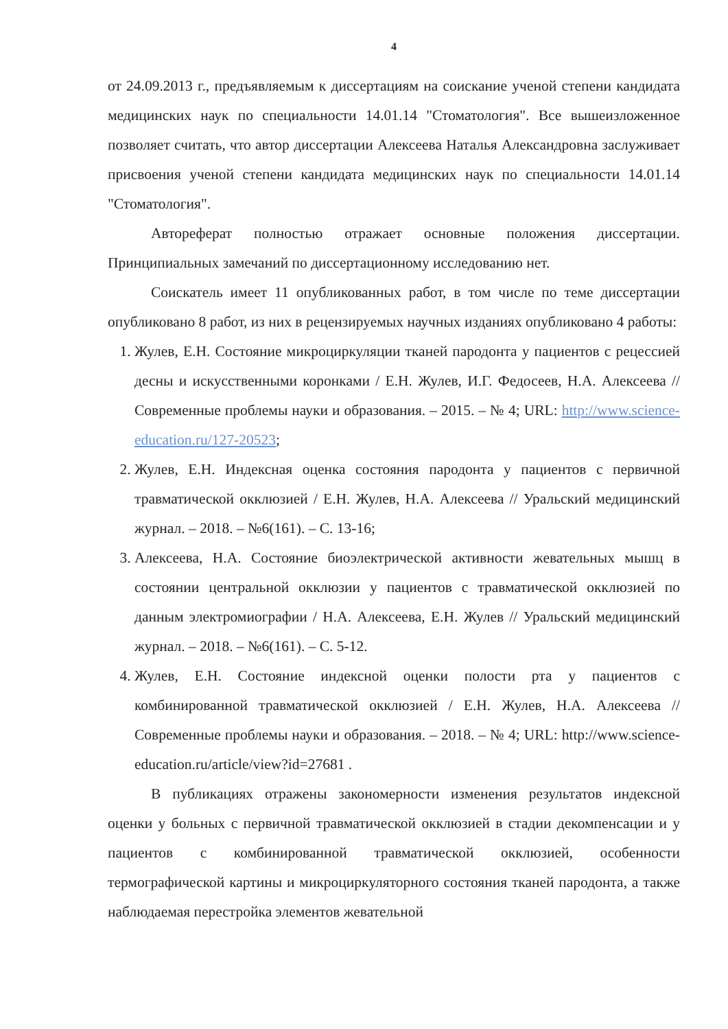4
от 24.09.2013 г., предъявляемым к диссертациям на соискание ученой степени кандидата медицинских наук по специальности 14.01.14 "Стоматология". Все вышеизложенное позволяет считать, что автор диссертации Алексеева Наталья Александровна заслуживает присвоения ученой степени кандидата медицинских наук по специальности 14.01.14 "Стоматология".
Автореферат полностью отражает основные положения диссертации. Принципиальных замечаний по диссертационному исследованию нет.
Соискатель имеет 11 опубликованных работ, в том числе по теме диссертации опубликовано 8 работ, из них в рецензируемых научных изданиях опубликовано 4 работы:
1. Жулев, Е.Н. Состояние микроциркуляции тканей пародонта у пациентов с рецессией десны и искусственными коронками / Е.Н. Жулев, И.Г. Федосеев, Н.А. Алексеева // Современные проблемы науки и образования. – 2015. – № 4; URL: http://www.science-education.ru/127-20523;
2. Жулев, Е.Н. Индексная оценка состояния пародонта у пациентов с первичной травматической окклюзией / Е.Н. Жулев, Н.А. Алексеева // Уральский медицинский журнал. – 2018. – №6(161). – С. 13-16;
3. Алексеева, Н.А. Состояние биоэлектрической активности жевательных мышц в состоянии центральной окклюзии у пациентов с травматической окклюзией по данным электромиографии / Н.А. Алексеева, Е.Н. Жулев // Уральский медицинский журнал. – 2018. – №6(161). – С. 5-12.
4. Жулев, Е.Н. Состояние индексной оценки полости рта у пациентов с комбинированной травматической окклюзией / Е.Н. Жулев, Н.А. Алексеева // Современные проблемы науки и образования. – 2018. – № 4; URL: http://www.science-education.ru/article/view?id=27681 .
В публикациях отражены закономерности изменения результатов индексной оценки у больных с первичной травматической окклюзией в стадии декомпенсации и у пациентов с комбинированной травматической окклюзией, особенности термографической картины и микроциркуляторного состояния тканей пародонта, а также наблюдаемая перестройка элементов жевательной